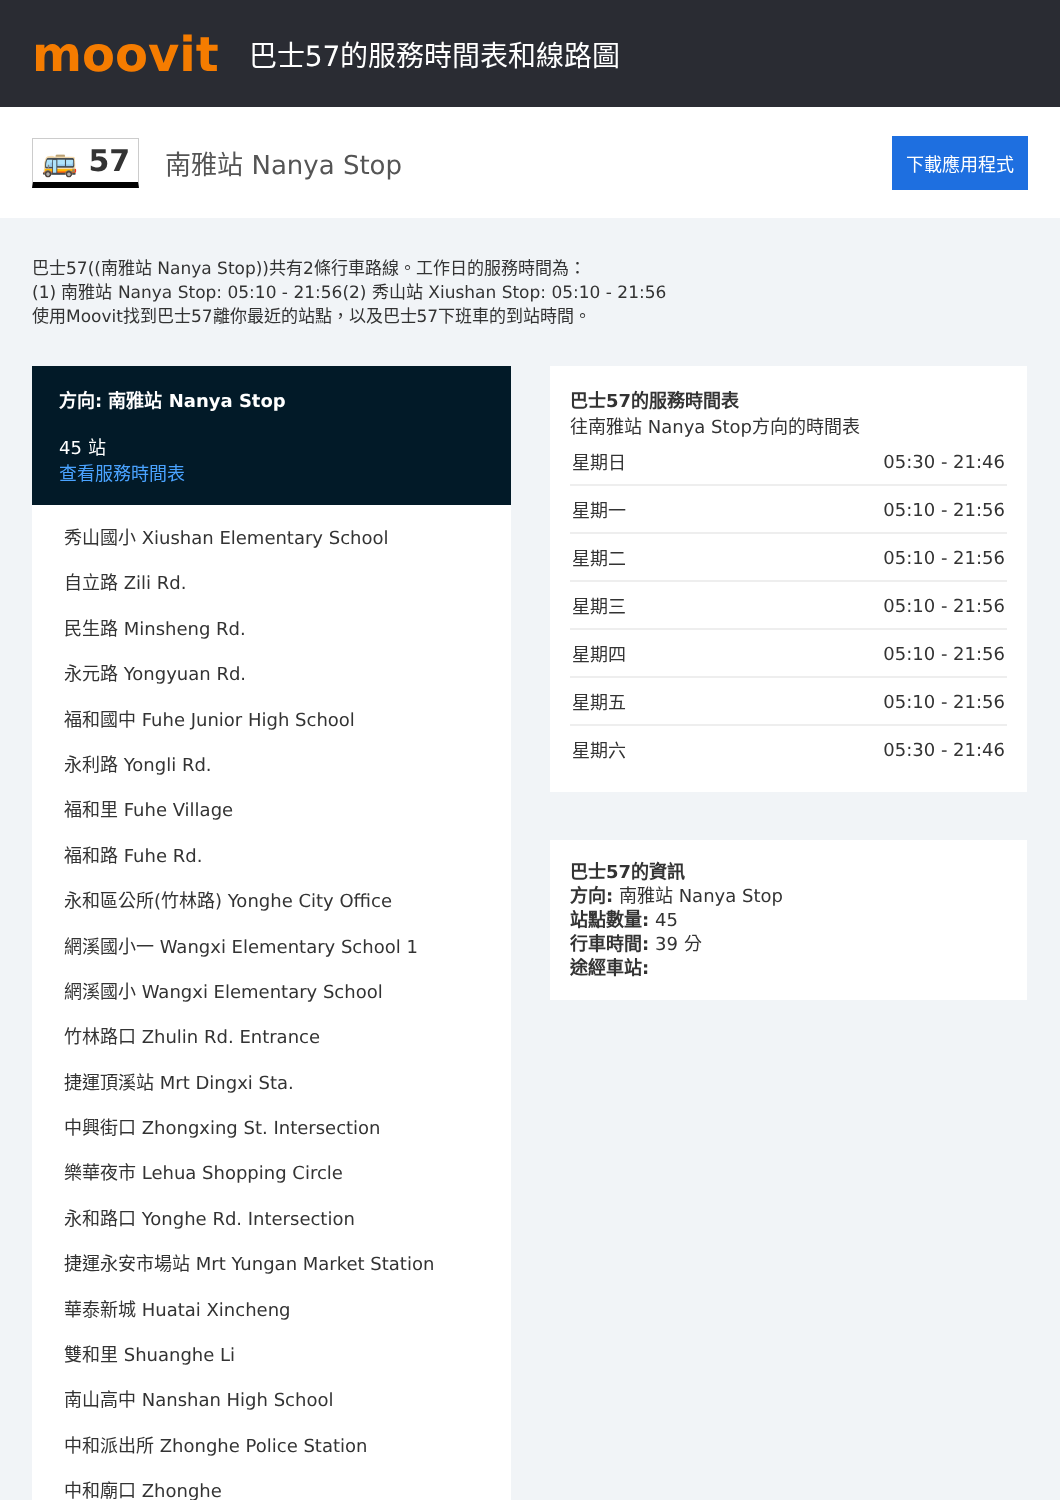moovit
巴士57的服務時間表和線路圖
🚌 57
南雅站 Nanya Stop
下載應用程式
巴士57((南雅站 Nanya Stop))共有2條行車路線。工作日的服務時間為：
(1) 南雅站 Nanya Stop: 05:10 - 21:56(2) 秀山站 Xiushan Stop: 05:10 - 21:56
使用Moovit找到巴士57離你最近的站點，以及巴士57下班車的到站時間。
方向: 南雅站 Nanya Stop
45 站
查看服務時間表
秀山國小 Xiushan Elementary School
自立路 Zili Rd.
民生路 Minsheng Rd.
永元路 Yongyuan Rd.
福和國中 Fuhe Junior High School
永利路 Yongli Rd.
福和里 Fuhe Village
福和路 Fuhe Rd.
永和區公所(竹林路) Yonghe City Office
網溪國小一 Wangxi Elementary School 1
網溪國小 Wangxi Elementary School
竹林路口 Zhulin Rd. Entrance
捷運頂溪站 Mrt Dingxi Sta.
中興街口 Zhongxing St. Intersection
樂華夜市 Lehua Shopping Circle
永和路口 Yonghe Rd. Intersection
捷運永安市場站 Mrt Yungan Market Station
華泰新城 Huatai Xincheng
雙和里 Shuanghe Li
南山高中 Nanshan High School
中和派出所 Zhonghe Police Station
中和廟口 Zhonghe
巴士57的服務時間表
往南雅站 Nanya Stop方向的時間表
| 星期日 | 05:30 - 21:46 |
| 星期一 | 05:10 - 21:56 |
| 星期二 | 05:10 - 21:56 |
| 星期三 | 05:10 - 21:56 |
| 星期四 | 05:10 - 21:56 |
| 星期五 | 05:10 - 21:56 |
| 星期六 | 05:30 - 21:46 |
巴士57的資訊
方向: 南雅站 Nanya Stop
站點數量: 45
行車時間: 39 分
途經車站: